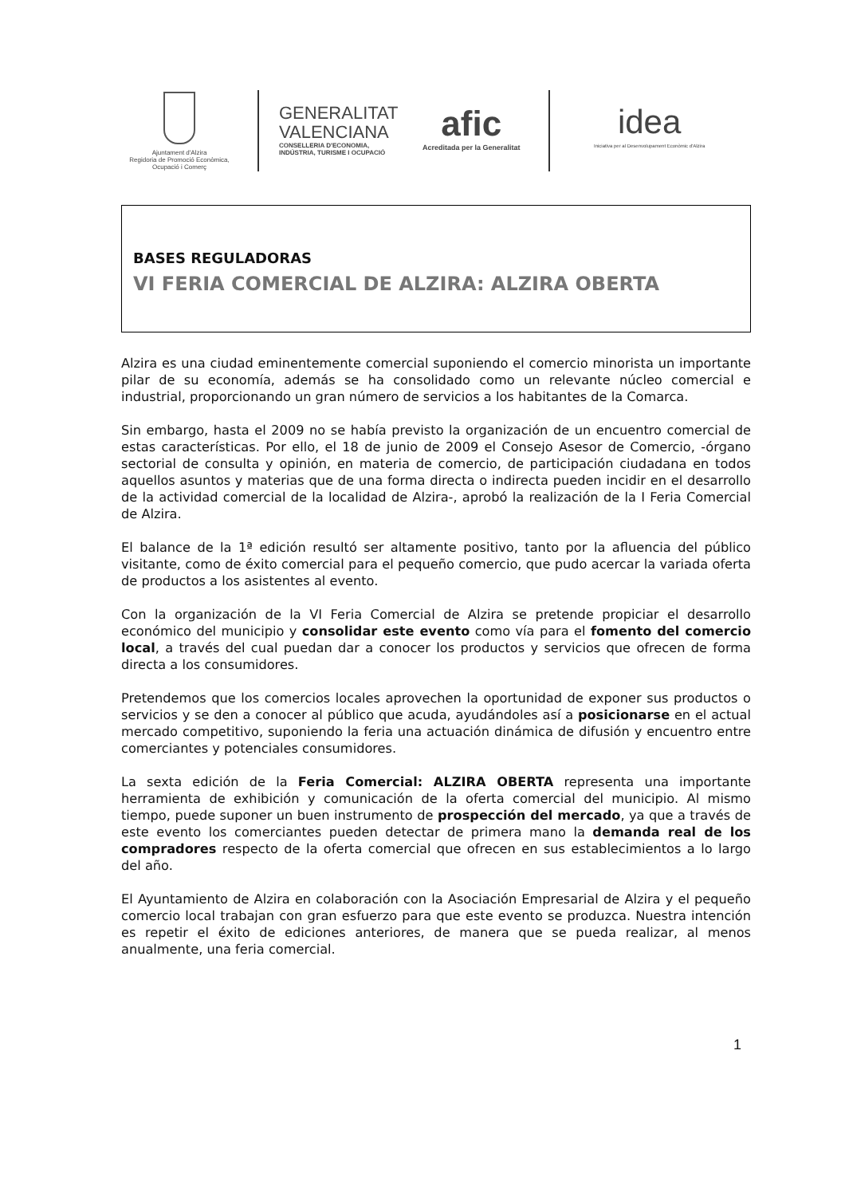Ajuntament d'Alzira
Regidoria de Promoció Econòmica,
Ocupació i Comerç
GENERALITAT
VALENCIANA
CONSELLERIA D'ECONOMIA,
INDÚSTRIA, TURISME I OCUPACIÓ
afic
Acreditada per la Generalitat
idea
Iniciativa per al Desenvolupament Econòmic d'Alzira
BASES REGULADORAS
VI FERIA COMERCIAL DE ALZIRA: ALZIRA OBERTA
Alzira es una ciudad eminentemente comercial suponiendo el comercio minorista un importante pilar de su economía, además se ha consolidado como un relevante núcleo comercial e industrial, proporcionando un gran número de servicios a los habitantes de la Comarca.
Sin embargo, hasta el 2009 no se había previsto la organización de un encuentro comercial de estas características. Por ello, el 18 de junio de 2009 el Consejo Asesor de Comercio, -órgano sectorial de consulta y opinión, en materia de comercio, de participación ciudadana en todos aquellos asuntos y materias que de una forma directa o indirecta pueden incidir en el desarrollo de la actividad comercial de la localidad de Alzira-, aprobó la realización de la I Feria Comercial de Alzira.
El balance de la 1ª edición resultó ser altamente positivo, tanto por la afluencia del público visitante, como de éxito comercial para el pequeño comercio, que pudo acercar la variada oferta de productos a los asistentes al evento.
Con la organización de la VI Feria Comercial de Alzira se pretende propiciar el desarrollo económico del municipio y consolidar este evento como vía para el fomento del comercio local, a través del cual puedan dar a conocer los productos y servicios que ofrecen de forma directa a los consumidores.
Pretendemos que los comercios locales aprovechen la oportunidad de exponer sus productos o servicios y se den a conocer al público que acuda, ayudándoles así a posicionarse en el actual mercado competitivo, suponiendo la feria una actuación dinámica de difusión y encuentro entre comerciantes y potenciales consumidores.
La sexta edición de la Feria Comercial: ALZIRA OBERTA representa una importante herramienta de exhibición y comunicación de la oferta comercial del municipio. Al mismo tiempo, puede suponer un buen instrumento de prospección del mercado, ya que a través de este evento los comerciantes pueden detectar de primera mano la demanda real de los compradores respecto de la oferta comercial que ofrecen en sus establecimientos a lo largo del año.
El Ayuntamiento de Alzira en colaboración con la Asociación Empresarial de Alzira y el pequeño comercio local trabajan con gran esfuerzo para que este evento se produzca. Nuestra intención es repetir el éxito de ediciones anteriores, de manera que se pueda realizar, al menos anualmente, una feria comercial.
1